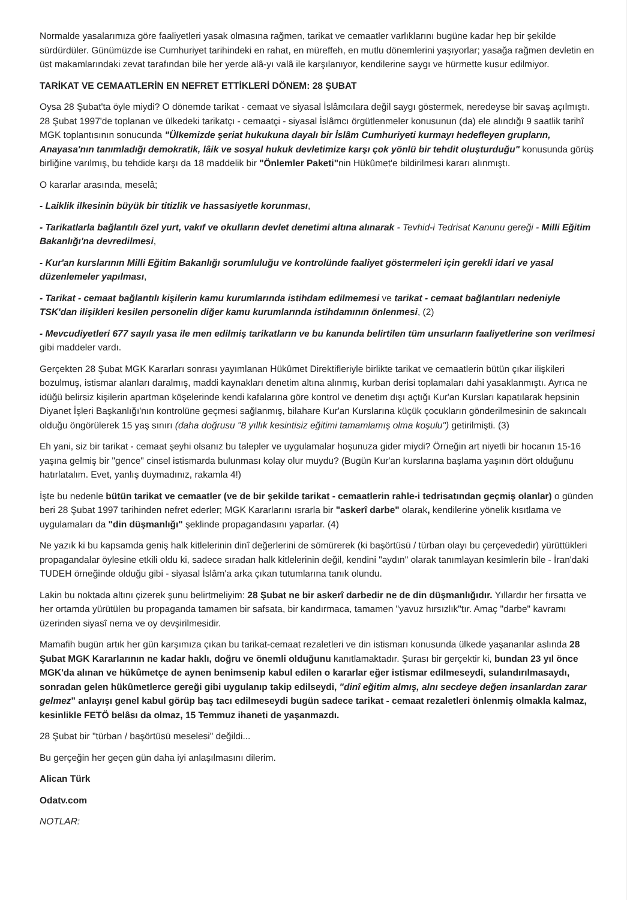Normalde yasalarımıza göre faaliyetleri yasak olmasına rağmen, tarikat ve cemaatler varlıklarını bugüne kadar hep bir şekilde sürdürdüler. Günümüzde ise Cumhuriyet tarihindeki en rahat, en müreffeh, en mutlu dönemlerini yaşıyorlar; yasağa rağmen devletin en üst makamlarındaki zevat tarafından bile her yerde alâ-yı valâ ile karşılanıyor, kendilerine saygı ve hürmette kusur edilmiyor.
TARİKAT VE CEMAATLERİN EN NEFRET ETTİKLERİ DÖNEM: 28 ŞUBAT
Oysa 28 Şubat'ta öyle miydi? O dönemde tarikat - cemaat ve siyasal İslâmcılara değil saygı göstermek, neredeyse bir savaş açılmıştı. 28 Şubat 1997'de toplanan ve ülkedeki tarikatçı - cemaatçi - siyasal İslâmcı örgütlenmeler konusunun (da) ele alındığı 9 saatlik tarihî MGK toplantısının sonucunda "Ülkemizde şeriat hukukuna dayalı bir İslâm Cumhuriyeti kurmayı hedefleyen grupların, Anayasa'nın tanımladığı demokratik, lâik ve sosyal hukuk devletimize karşı çok yönlü bir tehdit oluşturduğu" konusunda görüş birliğine varılmış, bu tehdide karşı da 18 maddelik bir "Önlemler Paketi"nin Hükûmet'e bildirilmesi kararı alınmıştı.
O kararlar arasında, meselâ;
- Laiklik ilkesinin büyük bir titizlik ve hassasiyetle korunması,
- Tarikatlarla bağlantılı özel yurt, vakıf ve okulların devlet denetimi altına alınarak - Tevhid-i Tedrisat Kanunu gereği - Milli Eğitim Bakanlığı'na devredilmesi,
- Kur'an kurslarının Milli Eğitim Bakanlığı sorumluluğu ve kontrolünde faaliyet göstermeleri için gerekli idari ve yasal düzenlemeler yapılması,
- Tarikat - cemaat bağlantılı kişilerin kamu kurumlarında istihdam edilmemesi ve tarikat - cemaat bağlantıları nedeniyle TSK'dan ilişikleri kesilen personelin diğer kamu kurumlarında istihdamının önlenmesi, (2)
- Mevcudiyetleri 677 sayılı yasa ile men edilmiş tarikatların ve bu kanunda belirtilen tüm unsurların faaliyetlerine son verilmesi gibi maddeler vardı.
Gerçekten 28 Şubat MGK Kararları sonrası yayımlanan Hükûmet Direktifleriyle birlikte tarikat ve cemaatlerin bütün çıkar ilişkileri bozulmuş, istismar alanları daralmış, maddi kaynakları denetim altına alınmış, kurban derisi toplamaları dahi yasaklanmıştı. Ayrıca ne idüğü belirsiz kişilerin apartman köşelerinde kendi kafalarına göre kontrol ve denetim dışı açtığı Kur'an Kursları kapatılarak hepsinin Diyanet İşleri Başkanlığı'nın kontrolüne geçmesi sağlanmış, bilahare Kur'an Kurslarına küçük çocukların gönderilmesinin de sakıncalı olduğu öngörülerek 15 yaş sınırı (daha doğrusu "8 yıllık kesintisiz eğitimi tamamlamış olma koşulu") getirilmişti. (3)
Eh yani, siz bir tarikat - cemaat şeyhi olsanız bu talepler ve uygulamalar hoşunuza gider miydi? Örneğin art niyetli bir hocanın 15-16 yaşına gelmiş bir "gence" cinsel istismarda bulunması kolay olur muydu? (Bugün Kur'an kurslarına başlama yaşının dört olduğunu hatırlatalım. Evet, yanlış duymadınız, rakamla 4!)
İşte bu nedenle bütün tarikat ve cemaatler (ve de bir şekilde tarikat - cemaatlerin rahle-i tedrisatından geçmiş olanlar) o günden beri 28 Şubat 1997 tarihinden nefret ederler; MGK Kararlarını ısrarla bir "askerî darbe" olarak, kendilerine yönelik kısıtlama ve uygulamaları da "din düşmanlığı" şeklinde propagandasını yaparlar. (4)
Ne yazık ki bu kapsamda geniş halk kitlelerinin dinî değerlerini de sömürerek (ki başörtüsü / türban olayı bu çerçevededir) yürüttükleri propagandalar öylesine etkili oldu ki, sadece sıradan halk kitlelerinin değil, kendini "aydın" olarak tanımlayan kesimlerin bile - İran'daki TUDEH örneğinde olduğu gibi - siyasal İslâm'a arka çıkan tutumlarına tanık olundu.
Lakin bu noktada altını çizerek şunu belirtmeliyim: 28 Şubat ne bir askerî darbedir ne de din düşmanlığıdır. Yıllardır her fırsatta ve her ortamda yürütülen bu propaganda tamamen bir safsata, bir kandırmaca, tamamen "yavuz hırsızlık"tır. Amaç "darbe" kavramı üzerinden siyasî nema ve oy devşirilmesidir.
Mamafih bugün artık her gün karşımıza çıkan bu tarikat-cemaat rezaletleri ve din istismarı konusunda ülkede yaşananlar aslında 28 Şubat MGK Kararlarının ne kadar haklı, doğru ve önemli olduğunu kanıtlamaktadır. Şurası bir gerçektir ki, bundan 23 yıl önce MGK'da alınan ve hükûmetçe de aynen benimsenip kabul edilen o kararlar eğer istismar edilmeseydi, sulandırılmasaydı, sonradan gelen hükûmetlerce gereği gibi uygulanıp takip edilseydi, "dinî eğitim almış, alnı secdeye değen insanlardan zarar gelmez" anlayışı genel kabul görüp baş tacı edilmeseydi bugün sadece tarikat - cemaat rezaletleri önlenmiş olmakla kalmaz, kesinlikle FETÖ belâsı da olmaz, 15 Temmuz ihaneti de yaşanmazdı.
28 Şubat bir "türban / başörtüsü meselesi" değildi...
Bu gerçeğin her geçen gün daha iyi anlaşılmasını dilerim.
Alican Türk
Odatv.com
NOTLAR: